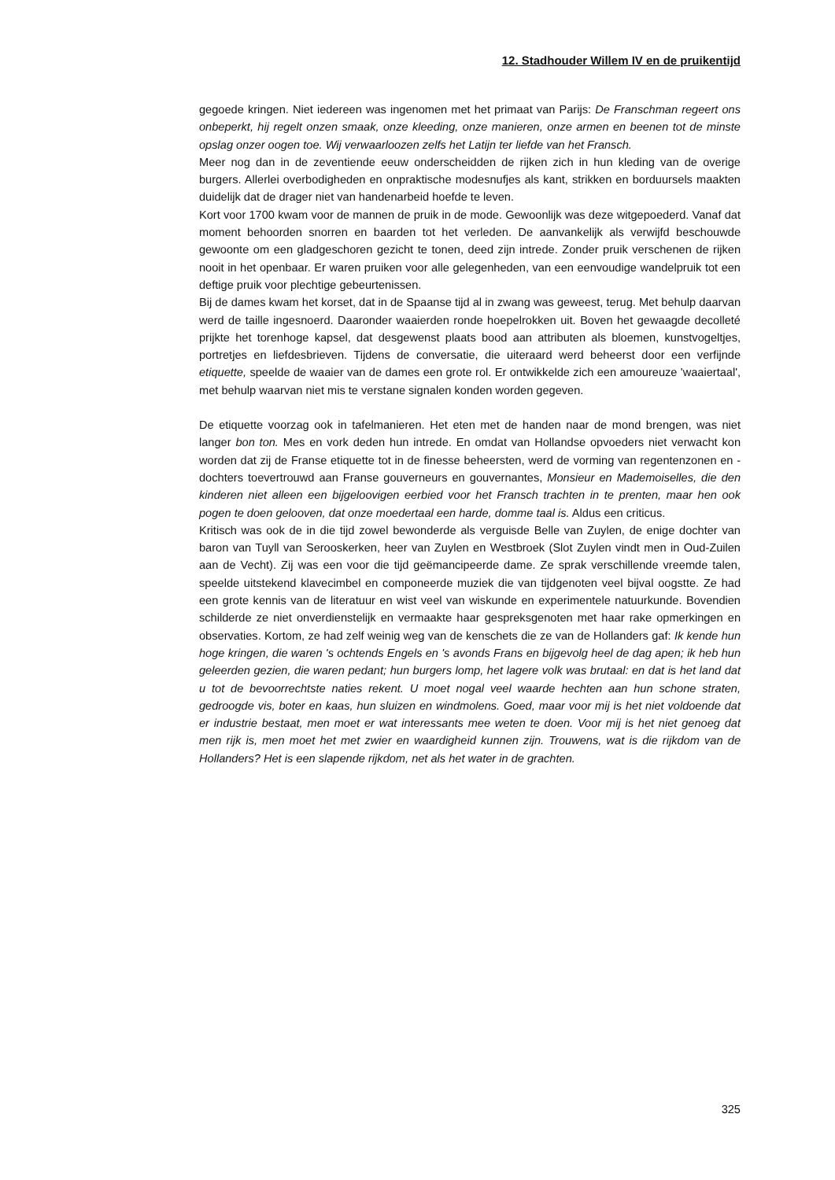12. Stadhouder Willem IV en de pruikentijd
gegoede kringen. Niet iedereen was ingenomen met het primaat van Parijs: De Franschman regeert ons onbeperkt, hij regelt onzen smaak, onze kleeding, onze manieren, onze armen en beenen tot de minste opslag onzer oogen toe. Wij verwaarloozen zelfs het Latijn ter liefde van het Fransch.
Meer nog dan in de zeventiende eeuw onderscheidden de rijken zich in hun kleding van de overige burgers. Allerlei overbodigheden en onpraktische modesnufjes als kant, strikken en borduursels maakten duidelijk dat de drager niet van handenarbeid hoefde te leven.
Kort voor 1700 kwam voor de mannen de pruik in de mode. Gewoonlijk was deze witgepoederd. Vanaf dat moment behoorden snorren en baarden tot het verleden. De aanvankelijk als verwijfd beschouwde gewoonte om een gladgeschoren gezicht te tonen, deed zijn intrede. Zonder pruik verschenen de rijken nooit in het openbaar. Er waren pruiken voor alle gelegenheden, van een eenvoudige wandelpruik tot een deftige pruik voor plechtige gebeurtenissen.
Bij de dames kwam het korset, dat in de Spaanse tijd al in zwang was geweest, terug. Met behulp daarvan werd de taille ingesnoerd. Daaronder waaierden ronde hoepelrokken uit. Boven het gewaagde decolleté prijkte het torenhoge kapsel, dat desgewenst plaats bood aan attributen als bloemen, kunstvogeltjes, portretjes en liefdesbrieven. Tijdens de conversatie, die uiteraard werd beheerst door een verfijnde etiquette, speelde de waaier van de dames een grote rol. Er ontwikkelde zich een amoureuze 'waaiertaal', met behulp waarvan niet mis te verstane signalen konden worden gegeven.
De etiquette voorzag ook in tafelmanieren. Het eten met de handen naar de mond brengen, was niet langer bon ton. Mes en vork deden hun intrede. En omdat van Hollandse opvoeders niet verwacht kon worden dat zij de Franse etiquette tot in de finesse beheersten, werd de vorming van regentenzonen en -dochters toevertrouwd aan Franse gouverneurs en gouvernantes, Monsieur en Mademoiselles, die den kinderen niet alleen een bijgeloovigen eerbied voor het Fransch trachten in te prenten, maar hen ook pogen te doen gelooven, dat onze moedertaal een harde, domme taal is. Aldus een criticus.
Kritisch was ook de in die tijd zowel bewonderde als verguisde Belle van Zuylen, de enige dochter van baron van Tuyll van Serooskerken, heer van Zuylen en Westbroek (Slot Zuylen vindt men in Oud-Zuilen aan de Vecht). Zij was een voor die tijd geëmancipeerde dame. Ze sprak verschillende vreemde talen, speelde uitstekend klavecimbel en componeerde muziek die van tijdgenoten veel bijval oogstte. Ze had een grote kennis van de literatuur en wist veel van wiskunde en experimentele natuurkunde. Bovendien schilderde ze niet onverdienstelijk en vermaakte haar gespreksgenoten met haar rake opmerkingen en observaties. Kortom, ze had zelf weinig weg van de kenschets die ze van de Hollanders gaf: Ik kende hun hoge kringen, die waren 's ochtends Engels en 's avonds Frans en bijgevolg heel de dag apen; ik heb hun geleerden gezien, die waren pedant; hun burgers lomp, het lagere volk was brutaal: en dat is het land dat u tot de bevoorrechtste naties rekent. U moet nogal veel waarde hechten aan hun schone straten, gedroogde vis, boter en kaas, hun sluizen en windmolens. Goed, maar voor mij is het niet voldoende dat er industrie bestaat, men moet er wat interessants mee weten te doen. Voor mij is het niet genoeg dat men rijk is, men moet het met zwier en waardigheid kunnen zijn. Trouwens, wat is die rijkdom van de Hollanders? Het is een slapende rijkdom, net als het water in de grachten.
325